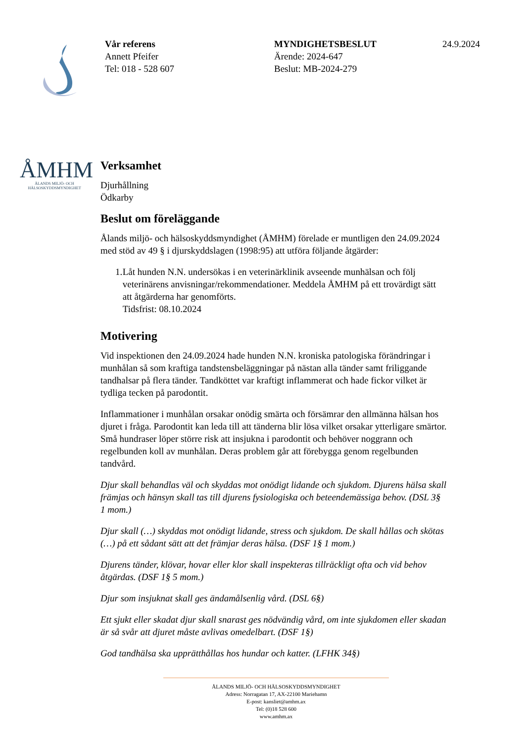ÅMHM
ÅLANDS MILJÖ- OCH
HÄLSOSKYDDSMYNDIGHET
Vår referens
Annett Pfeifer
Tel: 018 - 528 607
MYNDIGHETSBESLUT
Ärende: 2024-647
Beslut: MB-2024-279
24.9.2024
Verksamhet
Djurhållning
Ödkarby
Beslut om föreläggande
Ålands miljö- och hälsoskyddsmyndighet (ÅMHM) förelade er muntligen den 24.09.2024 med stöd av 49 § i djurskyddslagen (1998:95) att utföra följande åtgärder:
1. Låt hunden N.N. undersökas i en veterinärklinik avseende munhälsan och följ veterinärens anvisningar/rekommendationer. Meddela ÅMHM på ett trovärdigt sätt att åtgärderna har genomförts.
Tidsfrist: 08.10.2024
Motivering
Vid inspektionen den 24.09.2024 hade hunden N.N. kroniska patologiska förändringar i munhålan så som kraftiga tandstensbeläggningar på nästan alla tänder samt friliggande tandhalsar på flera tänder. Tandköttet var kraftigt inflammerat och hade fickor vilket är tydliga tecken på parodontit.
Inflammationer i munhålan orsakar onödig smärta och försämrar den allmänna hälsan hos djuret i fråga. Parodontit kan leda till att tänderna blir lösa vilket orsakar ytterligare smärtor. Små hundraser löper större risk att insjukna i parodontit och behöver noggrann och regelbunden koll av munhålan. Deras problem går att förebygga genom regelbunden tandvård.
Djur skall behandlas väl och skyddas mot onödigt lidande och sjukdom. Djurens hälsa skall främjas och hänsyn skall tas till djurens fysiologiska och beteendemässiga behov. (DSL 3§ 1 mom.)
Djur skall (…) skyddas mot onödigt lidande, stress och sjukdom. De skall hållas och skötas (…) på ett sådant sätt att det främjar deras hälsa. (DSF 1§ 1 mom.)
Djurens tänder, klövar, hovar eller klor skall inspekteras tillräckligt ofta och vid behov åtgärdas. (DSF 1§ 5 mom.)
Djur som insjuknat skall ges ändamålsenlig vård. (DSL 6§)
Ett sjukt eller skadat djur skall snarast ges nödvändig vård, om inte sjukdomen eller skadan är så svår att djuret måste avlivas omedelbart. (DSF 1§)
God tandhälsa ska upprätthållas hos hundar och katter. (LFHK 34§)
ÅLANDS MILJÖ- OCH HÄLSOSKYDDSMYNDIGHET
Adress: Norragatan 17, AX-22100 Mariehamn
E-post: kansliet@amhm.ax
Tel: (0)18 528 600
www.amhm.ax